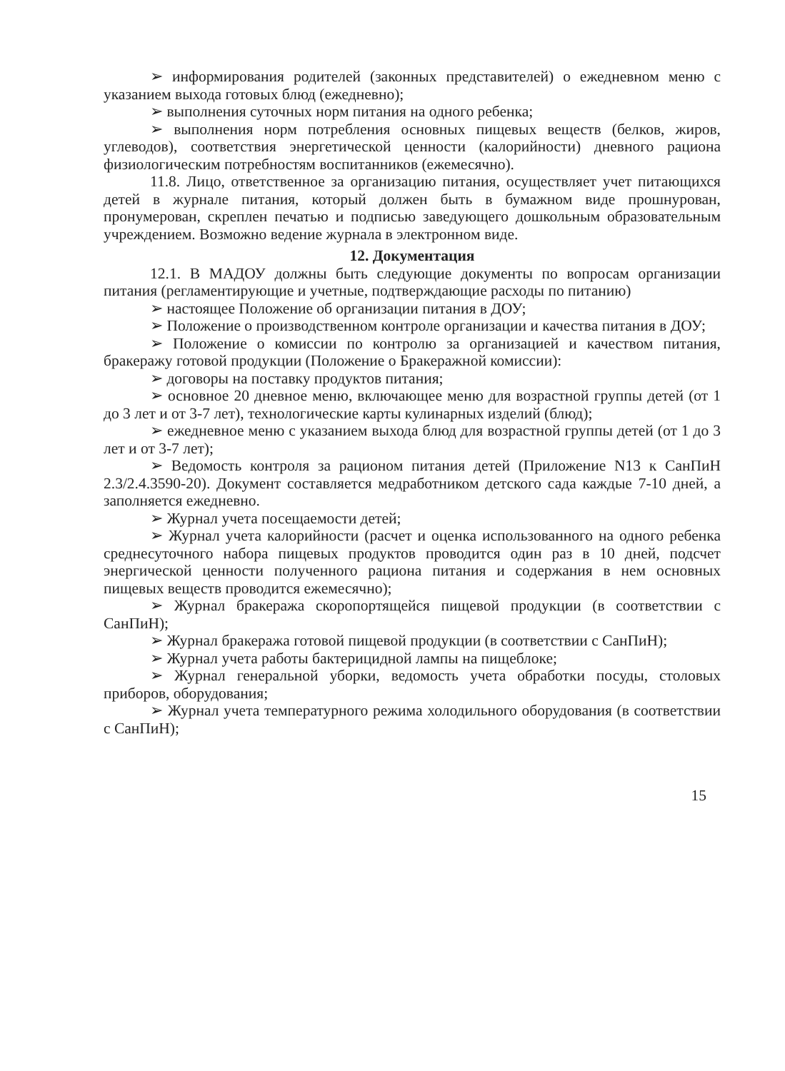➢ информирования родителей (законных представителей) о ежедневном меню с указанием выхода готовых блюд (ежедневно);
➢ выполнения суточных норм питания на одного ребенка;
➢ выполнения норм потребления основных пищевых веществ (белков, жиров, углеводов), соответствия энергетической ценности (калорийности) дневного рациона физиологическим потребностям воспитанников (ежемесячно).
11.8. Лицо, ответственное за организацию питания, осуществляет учет питающихся детей в журнале питания, который должен быть в бумажном виде прошнурован, пронумерован, скреплен печатью и подписью заведующего дошкольным образовательным учреждением. Возможно ведение журнала в электронном виде.
12. Документация
12.1. В МАДОУ должны быть следующие документы по вопросам организации питания (регламентирующие и учетные, подтверждающие расходы по питанию)
➢ настоящее Положение об организации питания в ДОУ;
➢ Положение о производственном контроле организации и качества питания в ДОУ;
➢ Положение о комиссии по контролю за организацией и качеством питания, бракеражу готовой продукции (Положение о Бракеражной комиссии):
➢ договоры на поставку продуктов питания;
➢ основное 20 дневное меню, включающее меню для возрастной группы детей (от 1 до 3 лет и от 3-7 лет), технологические карты кулинарных изделий (блюд);
➢ ежедневное меню с указанием выхода блюд для возрастной группы детей (от 1 до 3 лет и от 3-7 лет);
➢ Ведомость контроля за рационом питания детей (Приложение N13 к СанПиН 2.3/2.4.3590-20). Документ составляется медработником детского сада каждые 7-10 дней, а заполняется ежедневно.
➢ Журнал учета посещаемости детей;
➢ Журнал учета калорийности (расчет и оценка использованного на одного ребенка среднесуточного набора пищевых продуктов проводится один раз в 10 дней, подсчет энергической ценности полученного рациона питания и содержания в нем основных пищевых веществ проводится ежемесячно);
➢ Журнал бракеража скоропортящейся пищевой продукции (в соответствии с СанПиН);
➢ Журнал бракеража готовой пищевой продукции (в соответствии с СанПиН);
➢ Журнал учета работы бактерицидной лампы на пищеблоке;
➢ Журнал генеральной уборки, ведомость учета обработки посуды, столовых приборов, оборудования;
➢ Журнал учета температурного режима холодильного оборудования (в соответствии с СанПиН);
15